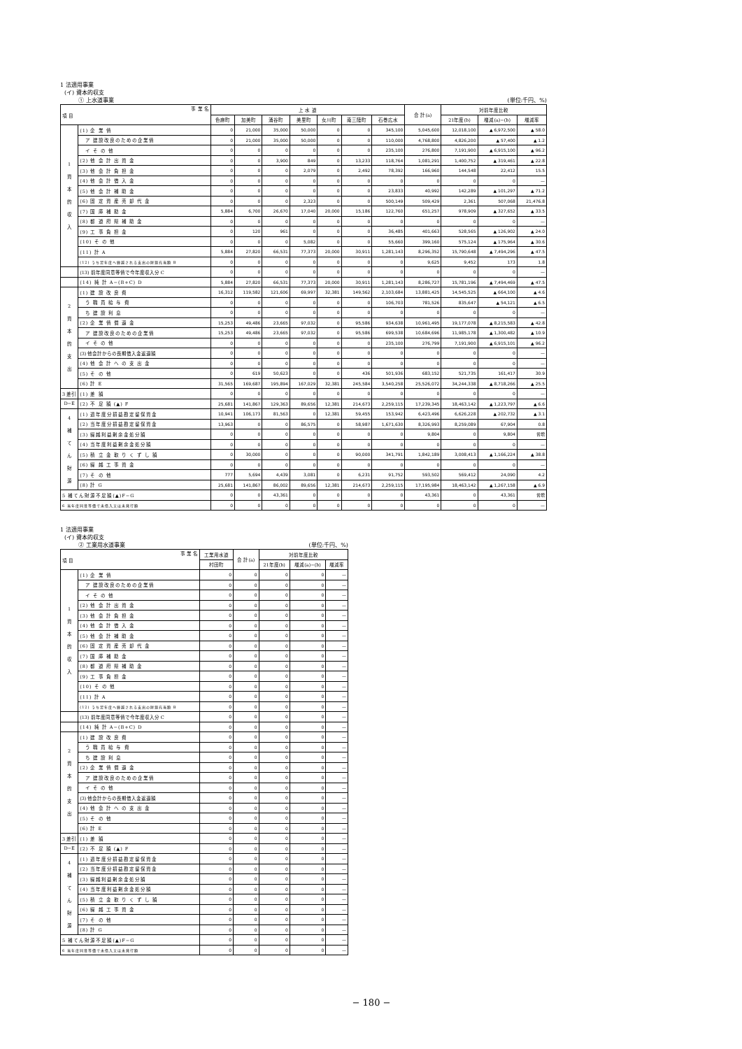1 法適用事業
(イ) 資本的収支
① 上水道事業 (単位:千円、%)
| 事 業 名 項 目 | | 上 水 道 | | | | | | | 合 計(a) | 対前年度比較 | | |
| --- | --- | --- | --- | --- | --- | --- | --- | --- | --- | --- | --- | --- |
| | | 色麻町 | 加美町 | 涌谷町 | 美里町 | 女川町 | 南三陸町 | 石巻広水 | | 21年度(b) | 増減(a)−(b) | 増減率 |
| 1 資 本 的 収 入 | (1) 企 業 債 | 0 | 21,000 | 35,000 | 50,000 | 0 | 0 | 345,100 | 5,045,600 | 12,018,100 | ▲ 6,972,500 | ▲ 58.0 |
| | ア 建設改良のための企業債 | 0 | 21,000 | 35,000 | 50,000 | 0 | 0 | 110,000 | 4,768,800 | 4,826,200 | ▲ 57,400 | ▲ 1.2 |
| | イ そ の 他 | 0 | 0 | 0 | 0 | 0 | 0 | 235,100 | 276,800 | 7,191,900 | ▲ 6,915,100 | ▲ 96.2 |
| | (2) 他 会 計 出 資 金 | 0 | 0 | 3,900 | 849 | 0 | 13,233 | 118,764 | 1,081,291 | 1,400,752 | ▲ 319,461 | ▲ 22.8 |
| | (3) 他 会 計 負 担 金 | 0 | 0 | 0 | 2,079 | 0 | 2,492 | 78,392 | 166,960 | 144,548 | 22,412 | 15.5 |
| | (4) 他 会 計 借 入 金 | 0 | 0 | 0 | 0 | 0 | 0 | 0 | 0 | 0 | 0 | — |
| | (5) 他 会 計 補 助 金 | 0 | 0 | 0 | 0 | 0 | 0 | 23,833 | 40,992 | 142,289 | ▲ 101,297 | ▲ 71.2 |
| | (6) 固 定 資 産 売 却 代 金 | 0 | 0 | 0 | 2,323 | 0 | 0 | 500,149 | 509,429 | 2,361 | 507,068 | 21,476.8 |
| | (7) 国 庫 補 助 金 | 5,884 | 6,700 | 26,670 | 17,040 | 20,000 | 15,186 | 122,760 | 651,257 | 978,909 | ▲ 327,652 | ▲ 33.5 |
| | (8) 都 道 府 県 補 助 金 | 0 | 0 | 0 | 0 | 0 | 0 | 0 | 0 | 0 | 0 | — |
| | (9) 工 事 負 担 金 | 0 | 120 | 961 | 0 | 0 | 0 | 36,485 | 401,663 | 528,565 | ▲ 126,902 | ▲ 24.0 |
| | (10) そ の 他 | 0 | 0 | 0 | 5,082 | 0 | 0 | 55,660 | 399,160 | 575,124 | ▲ 175,964 | ▲ 30.6 |
| | (11) 計 A | 5,884 | 27,820 | 66,531 | 77,373 | 20,000 | 30,911 | 1,281,143 | 8,296,352 | 15,790,648 | ▲ 7,494,296 | ▲ 47.5 |
| | (12) うち翌年度へ繰越される支出の財源充当額 B | 0 | 0 | 0 | 0 | 0 | 0 | 0 | 9,625 | 9,452 | 173 | 1.8 |
| | (13) 前年度同意等債で今年度収入分 C | 0 | 0 | 0 | 0 | 0 | 0 | 0 | 0 | 0 | 0 | — |
| | (14) 純 計 A−(B+C) D | 5,884 | 27,820 | 66,531 | 77,373 | 20,000 | 30,911 | 1,281,143 | 8,286,727 | 15,781,196 | ▲ 7,494,469 | ▲ 47.5 |
| 2 資 本 的 支 出 | (1) 建 設 改 良 費 | 16,312 | 119,582 | 121,606 | 69,997 | 32,381 | 149,562 | 2,103,684 | 13,881,425 | 14,545,525 | ▲ 664,100 | ▲ 4.6 |
| | う 職 員 給 与 費 | 0 | 0 | 0 | 0 | 0 | 0 | 106,703 | 781,526 | 835,647 | ▲ 54,121 | ▲ 6.5 |
| | ち 建 設 利 息 | 0 | 0 | 0 | 0 | 0 | 0 | 0 | 0 | 0 | 0 | — |
| | (2) 企 業 債 償 還 金 | 15,253 | 49,486 | 23,665 | 97,032 | 0 | 95,586 | 934,638 | 10,961,495 | 19,177,078 | ▲ 8,215,583 | ▲ 42.8 |
| | ア 建設改良のための企業債 | 15,253 | 49,486 | 23,665 | 97,032 | 0 | 95,586 | 699,538 | 10,684,696 | 11,985,178 | ▲ 1,300,482 | ▲ 10.9 |
| | イ そ の 他 | 0 | 0 | 0 | 0 | 0 | 0 | 235,100 | 276,799 | 7,191,900 | ▲ 6,915,101 | ▲ 96.2 |
| | (3) 他会計からの長期借入金返還額 | 0 | 0 | 0 | 0 | 0 | 0 | 0 | 0 | 0 | 0 | — |
| | (4) 他 会 計 へ の 支 出 金 | 0 | 0 | 0 | 0 | 0 | 0 | 0 | 0 | 0 | 0 | — |
| | (5) そ の 他 | 0 | 619 | 50,623 | 0 | 0 | 436 | 501,936 | 683,152 | 521,735 | 161,417 | 30.9 |
| | (6) 計 E | 31,565 | 169,687 | 195,894 | 167,029 | 32,381 | 245,584 | 3,540,258 | 25,526,072 | 34,244,338 | ▲ 8,718,266 | ▲ 25.5 |
| 3 差引 | (1) 差 額 | 0 | 0 | 0 | 0 | 0 | 0 | 0 | 0 | 0 | 0 | — |
| D−E | (2) 不 足 額 (▲) F | 25,681 | 141,867 | 129,363 | 89,656 | 12,381 | 214,673 | 2,259,115 | 17,239,345 | 18,463,142 | ▲ 1,223,797 | ▲ 6.6 |
| 4 補 て ん 財 源 | (1) 過年度分損益勘定留保資金 | 10,941 | 106,173 | 81,563 | 0 | 12,381 | 59,455 | 153,942 | 6,423,496 | 6,626,228 | ▲ 202,732 | ▲ 3.1 |
| | (2) 当年度分損益勘定留保資金 | 13,963 | 0 | 0 | 86,575 | 0 | 58,987 | 1,671,630 | 8,326,993 | 8,259,089 | 67,904 | 0.8 |
| | (3) 繰越利益剰余金処分額 | 0 | 0 | 0 | 0 | 0 | 0 | 0 | 9,804 | 0 | 9,804 | 皆増 |
| | (4) 当年度利益剰余金処分額 | 0 | 0 | 0 | 0 | 0 | 0 | 0 | 0 | 0 | 0 | — |
| | (5) 積 立 金 取 り く ず し 額 | 0 | 30,000 | 0 | 0 | 0 | 90,000 | 341,791 | 1,842,189 | 3,008,413 | ▲ 1,166,224 | ▲ 38.8 |
| | (6) 繰 越 工 事 資 金 | 0 | 0 | 0 | 0 | 0 | 0 | 0 | 0 | 0 | 0 | — |
| | (7) そ の 他 | 777 | 5,694 | 4,439 | 3,081 | 0 | 6,231 | 91,752 | 593,502 | 569,412 | 24,090 | 4.2 |
| | (8) 計 G | 25,681 | 141,867 | 86,002 | 89,656 | 12,381 | 214,673 | 2,259,115 | 17,195,984 | 18,463,142 | ▲ 1,267,158 | ▲ 6.9 |
| 5 補てん財源不足額(▲)F−G | | 0 | 0 | 43,361 | 0 | 0 | 0 | 0 | 43,361 | 0 | 43,361 | 皆増 |
| 6 当年度同意等債で未借入又は未発行額 | | 0 | 0 | 0 | 0 | 0 | 0 | 0 | 0 | 0 | 0 | — |
1 法適用事業
(イ) 資本的収支
② 工業用水道事業 (単位:千円、%)
| 事 業 名 項 目 | | 工業用水道 | 合 計(a) | 対前年度比較 | | |
| --- | --- | --- | --- | --- | --- | --- |
| | | 村田町 | | 21年度(b) | 増減(a)−(b) | 増減率 |
| 1 資 本 的 収 入 | (1) 企 業 債 | 0 | 0 | 0 | 0 | — |
| | ア 建設改良のための企業債 | 0 | 0 | 0 | 0 | — |
| | イ そ の 他 | 0 | 0 | 0 | 0 | — |
| | (2) 他 会 計 出 資 金 | 0 | 0 | 0 | 0 | — |
| | (3) 他 会 計 負 担 金 | 0 | 0 | 0 | 0 | — |
| | (4) 他 会 計 借 入 金 | 0 | 0 | 0 | 0 | — |
| | (5) 他 会 計 補 助 金 | 0 | 0 | 0 | 0 | — |
| | (6) 固 定 資 産 売 却 代 金 | 0 | 0 | 0 | 0 | — |
| | (7) 国 庫 補 助 金 | 0 | 0 | 0 | 0 | — |
| | (8) 都 道 府 県 補 助 金 | 0 | 0 | 0 | 0 | — |
| | (9) 工 事 負 担 金 | 0 | 0 | 0 | 0 | — |
| | (10) そ の 他 | 0 | 0 | 0 | 0 | — |
| | (11) 計 A | 0 | 0 | 0 | 0 | — |
| | (12) うち翌年度へ繰越される支出の財源充当額 B | 0 | 0 | 0 | 0 | — |
| | (13) 前年度同意等債で今年度収入分 C | 0 | 0 | 0 | 0 | — |
| | (14) 純 計 A−(B+C) D | 0 | 0 | 0 | 0 | — |
| 2 資 本 的 支 出 | (1) 建 設 改 良 費 | 0 | 0 | 0 | 0 | — |
| | う 職 員 給 与 費 | 0 | 0 | 0 | 0 | — |
| | ち 建 設 利 息 | 0 | 0 | 0 | 0 | — |
| | (2) 企 業 債 償 還 金 | 0 | 0 | 0 | 0 | — |
| | ア 建設改良のための企業債 | 0 | 0 | 0 | 0 | — |
| | イ そ の 他 | 0 | 0 | 0 | 0 | — |
| | (3) 他会計からの長期借入金返還額 | 0 | 0 | 0 | 0 | — |
| | (4) 他 会 計 へ の 支 出 金 | 0 | 0 | 0 | 0 | — |
| | (5) そ の 他 | 0 | 0 | 0 | 0 | — |
| | (6) 計 E | 0 | 0 | 0 | 0 | — |
| 3 差引 | (1) 差 額 | 0 | 0 | 0 | 0 | — |
| D−E | (2) 不 足 額 (▲) F | 0 | 0 | 0 | 0 | — |
| 4 補 て ん 財 源 | (1) 過年度分損益勘定留保資金 | 0 | 0 | 0 | 0 | — |
| | (2) 当年度分損益勘定留保資金 | 0 | 0 | 0 | 0 | — |
| | (3) 繰越利益剰余金処分額 | 0 | 0 | 0 | 0 | — |
| | (4) 当年度利益剰余金処分額 | 0 | 0 | 0 | 0 | — |
| | (5) 積 立 金 取 り く ず し 額 | 0 | 0 | 0 | 0 | — |
| | (6) 繰 越 工 事 資 金 | 0 | 0 | 0 | 0 | — |
| | (7) そ の 他 | 0 | 0 | 0 | 0 | — |
| | (8) 計 G | 0 | 0 | 0 | 0 | — |
| 5 補てん財源不足額(▲)F−G | | 0 | 0 | 0 | 0 | — |
| 6 当年度同意等債で未借入又は未発行額 | | 0 | 0 | 0 | 0 | — |
− 180 −